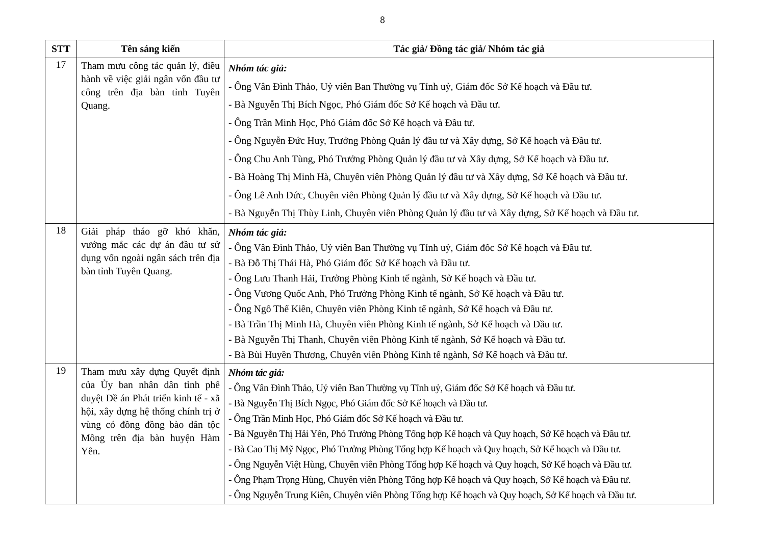8
| STT | Tên sáng kiến | Tác giả/ Đồng tác giả/ Nhóm tác giả |
| --- | --- | --- |
| 17 | Tham mưu công tác quản lý, điều hành về việc giải ngân vốn đầu tư công trên địa bàn tỉnh Tuyên Quang. | Nhóm tác giả: - Ông Vân Đình Thảo, Uỷ viên Ban Thường vụ Tỉnh uỷ, Giám đốc Sở Kế hoạch và Đầu tư. - Bà Nguyễn Thị Bích Ngọc, Phó Giám đốc Sở Kế hoạch và Đầu tư. - Ông Trần Minh Học, Phó Giám đốc Sở Kế hoạch và Đầu tư. - Ông Nguyễn Đức Huy, Trưởng Phòng Quản lý đầu tư và Xây dựng, Sở Kế hoạch và Đầu tư. - Ông Chu Anh Tùng, Phó Trưởng Phòng Quản lý đầu tư và Xây dựng, Sở Kế hoạch và Đầu tư. - Bà Hoàng Thị Minh Hà, Chuyên viên Phòng Quản lý đầu tư và Xây dựng, Sở Kế hoạch và Đầu tư. - Ông Lê Anh Đức, Chuyên viên Phòng Quản lý đầu tư và Xây dựng, Sở Kế hoạch và Đầu tư. - Bà Nguyễn Thị Thùy Linh, Chuyên viên Phòng Quản lý đầu tư và Xây dựng, Sở Kế hoạch và Đầu tư. |
| 18 | Giải pháp tháo gỡ khó khăn, vướng mắc các dự án đầu tư sử dụng vốn ngoài ngân sách trên địa bàn tỉnh Tuyên Quang. | Nhóm tác giả: - Ông Vân Đình Thảo, Uỷ viên Ban Thường vụ Tỉnh uỷ, Giám đốc Sở Kế hoạch và Đầu tư. - Bà Đỗ Thị Thái Hà, Phó Giám đốc Sở Kế hoạch và Đầu tư. - Ông Lưu Thanh Hải, Trưởng Phòng Kinh tế ngành, Sở Kế hoạch và Đầu tư. - Ông Vương Quốc Anh, Phó Trưởng Phòng Kinh tế ngành, Sở Kế hoạch và Đầu tư. - Ông Ngô Thế Kiên, Chuyên viên Phòng Kinh tế ngành, Sở Kế hoạch và Đầu tư. - Bà Trần Thị Minh Hà, Chuyên viên Phòng Kinh tế ngành, Sở Kế hoạch và Đầu tư. - Bà Nguyễn Thị Thanh, Chuyên viên Phòng Kinh tế ngành, Sở Kế hoạch và Đầu tư. - Bà Bùi Huyền Thương, Chuyên viên Phòng Kinh tế ngành, Sở Kế hoạch và Đầu tư. |
| 19 | Tham mưu xây dựng Quyết định của Ủy ban nhân dân tỉnh phê duyệt Đề án Phát triển kinh tế - xã hội, xây dựng hệ thống chính trị ở vùng có đồng đồng bào dân tộc Mông trên địa bàn huyện Hàm Yên. | Nhóm tác giả: - Ông Vân Đình Thảo, Uỷ viên Ban Thường vụ Tỉnh uỷ, Giám đốc Sở Kế hoạch và Đầu tư. - Bà Nguyễn Thị Bích Ngọc, Phó Giám đốc Sở Kế hoạch và Đầu tư. - Ông Trần Minh Học, Phó Giám đốc Sở Kế hoạch và Đầu tư. - Bà Nguyễn Thị Hải Yến, Phó Trưởng Phòng Tổng hợp Kế hoạch và Quy hoạch, Sở Kế hoạch và Đầu tư. - Bà Cao Thị Mỹ Ngọc, Phó Trưởng Phòng Tổng hợp Kế hoạch và Quy hoạch, Sở Kế hoạch và Đầu tư. - Ông Nguyễn Việt Hùng, Chuyên viên Phòng Tổng hợp Kế hoạch và Quy hoạch, Sở Kế hoạch và Đầu tư. - Ông Phạm Trọng Hùng, Chuyên viên Phòng Tổng hợp Kế hoạch và Quy hoạch, Sở Kế hoạch và Đầu tư. - Ông Nguyễn Trung Kiên, Chuyên viên Phòng Tổng hợp Kế hoạch và Quy hoạch, Sở Kế hoạch và Đầu tư. |